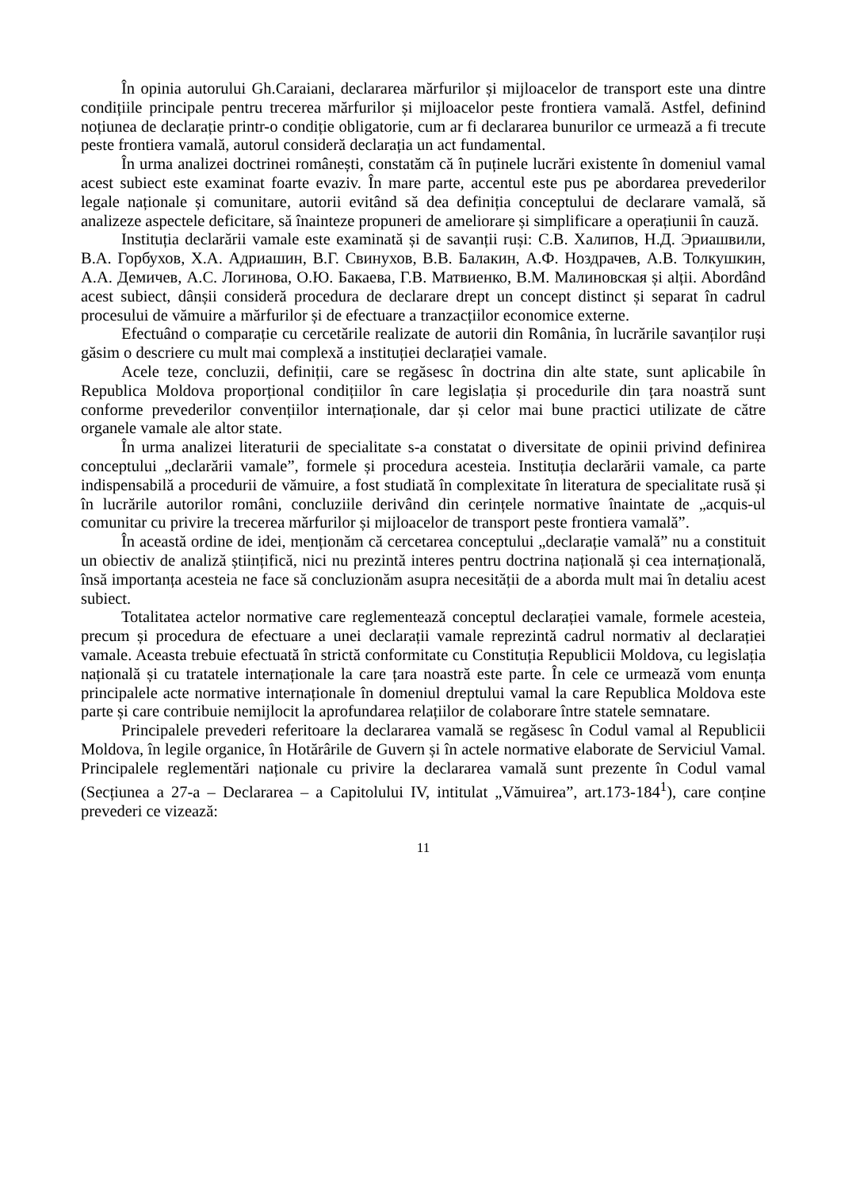În opinia autorului Gh.Caraiani, declararea mărfurilor și mijloacelor de transport este una dintre condițiile principale pentru trecerea mărfurilor și mijloacelor peste frontiera vamală. Astfel, definind noțiunea de declarație printr-o condiție obligatorie, cum ar fi declararea bunurilor ce urmează a fi trecute peste frontiera vamală, autorul consideră declarația un act fundamental.
În urma analizei doctrinei românești, constatăm că în puținele lucrări existente în domeniul vamal acest subiect este examinat foarte evaziv. În mare parte, accentul este pus pe abordarea prevederilor legale naționale și comunitare, autorii evitând să dea definiția conceptului de declarare vamală, să analizeze aspectele deficitare, să înainteze propuneri de ameliorare și simplificare a operațiunii în cauză.
Instituția declarării vamale este examinată și de savanții ruși: С.В. Халипов, Н.Д. Эриашвили, В.А. Горбухов, Х.А. Адриашин, В.Г. Свинухов, В.В. Балакин, А.Ф. Ноздрачев, А.В. Толкушкин, А.А. Демичев, А.С. Логинова, О.Ю. Бакаева, Г.В. Матвиенко, В.М. Малиновская și alții. Abordând acest subiect, dânșii consideră procedura de declarare drept un concept distinct și separat în cadrul procesului de vămuire a mărfurilor și de efectuare a tranzacțiilor economice externe.
Efectuând o comparație cu cercetările realizate de autorii din România, în lucrările savanților ruși găsim o descriere cu mult mai complexă a instituției declarației vamale.
Acele teze, concluzii, definiții, care se regăsesc în doctrina din alte state, sunt aplicabile în Republica Moldova proporțional condițiilor în care legislația și procedurile din țara noastră sunt conforme prevederilor convențiilor internaționale, dar și celor mai bune practici utilizate de către organele vamale ale altor state.
În urma analizei literaturii de specialitate s-a constatat o diversitate de opinii privind definirea conceptului „declarării vamale”, formele și procedura acesteia. Instituția declarării vamale, ca parte indispensabilă a procedurii de vămuire, a fost studiată în complexitate în literatura de specialitate rusă și în lucrările autorilor români, concluziile derivând din cerințele normative înaintate de „acquis-ul comunitar cu privire la trecerea mărfurilor și mijloacelor de transport peste frontiera vamală”.
În această ordine de idei, menționăm că cercetarea conceptului „declarație vamală” nu a constituit un obiectiv de analiză științifică, nici nu prezintă interes pentru doctrina națională și cea internațională, însă importanța acesteia ne face să concluzionăm asupra necesității de a aborda mult mai în detaliu acest subiect.
Totalitatea actelor normative care reglementează conceptul declarației vamale, formele acesteia, precum și procedura de efectuare a unei declarații vamale reprezintă cadrul normativ al declarației vamale. Aceasta trebuie efectuată în strictă conformitate cu Constituția Republicii Moldova, cu legislația națională și cu tratatele internaționale la care țara noastră este parte. În cele ce urmează vom enunța principalele acte normative internaționale în domeniul dreptului vamal la care Republica Moldova este parte și care contribuie nemijlocit la aprofundarea relațiilor de colaborare între statele semnatare.
Principalele prevederi referitoare la declararea vamală se regăsesc în Codul vamal al Republicii Moldova, în legile organice, în Hotărârile de Guvern și în actele normative elaborate de Serviciul Vamal. Principalele reglementări naționale cu privire la declararea vamală sunt prezente în Codul vamal (Secțiunea a 27-a – Declararea – a Capitolului IV, intitulat „Vămuirea”, art.173-184<sup>1</sup>), care conține prevederi ce vizează:
11